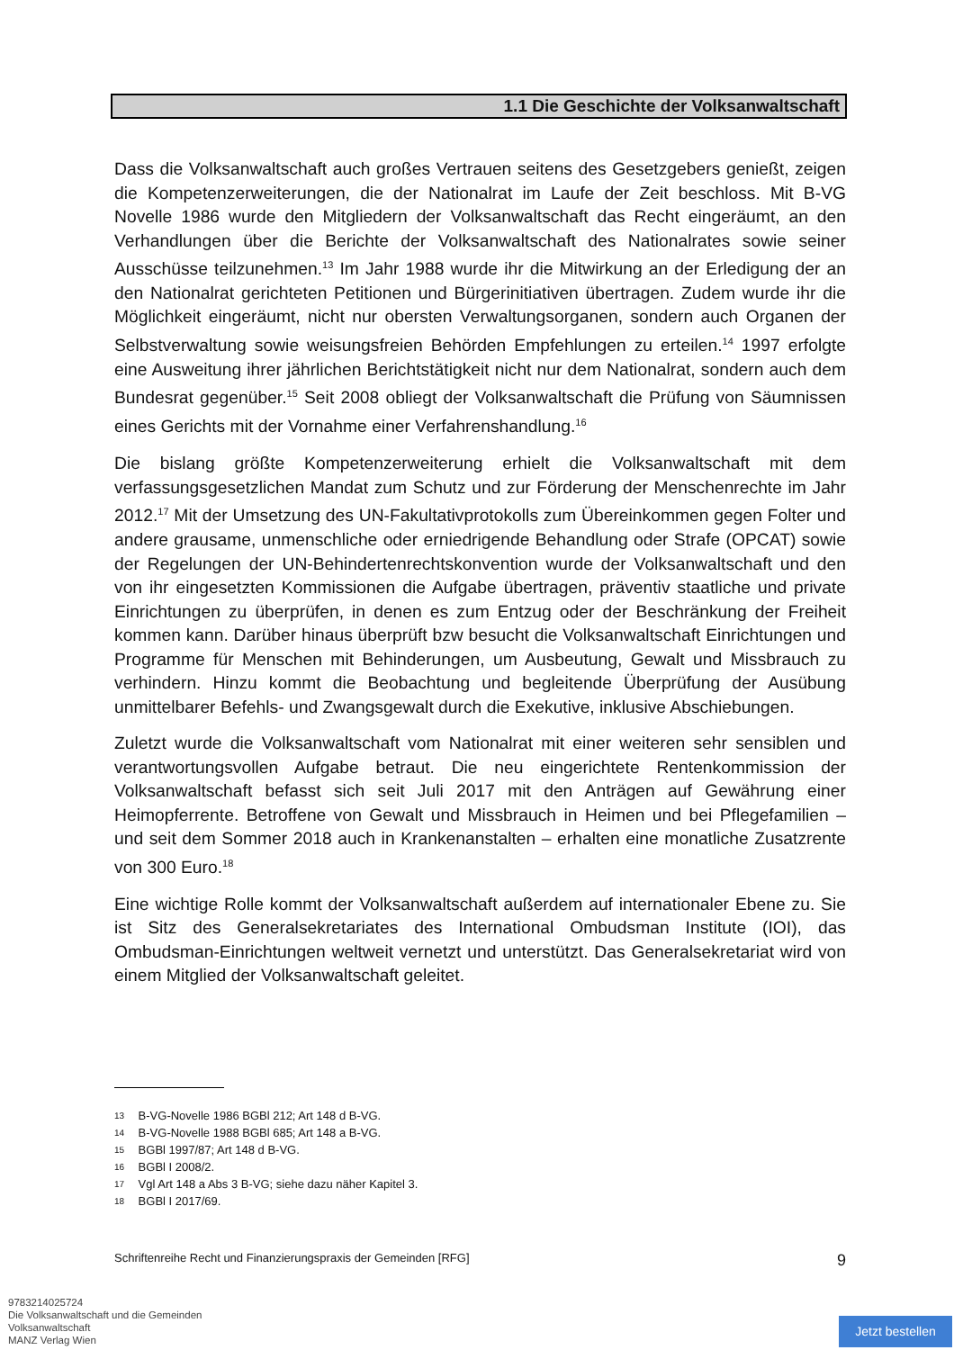1.1 Die Geschichte der Volksanwaltschaft
Dass die Volksanwaltschaft auch großes Vertrauen seitens des Gesetzgebers genießt, zeigen die Kompetenzerweiterungen, die der Nationalrat im Laufe der Zeit beschloss. Mit B-VG Novelle 1986 wurde den Mitgliedern der Volksanwaltschaft das Recht eingeräumt, an den Verhandlungen über die Berichte der Volksanwaltschaft des Nationalrates sowie seiner Ausschüsse teilzunehmen.<sup>13</sup> Im Jahr 1988 wurde ihr die Mitwirkung an der Erledigung der an den Nationalrat gerichteten Petitionen und Bürgerinitiativen übertragen. Zudem wurde ihr die Möglichkeit eingeräumt, nicht nur obersten Verwaltungsorganen, sondern auch Organen der Selbstverwaltung sowie weisungsfreien Behörden Empfehlungen zu erteilen.<sup>14</sup> 1997 erfolgte eine Ausweitung ihrer jährlichen Berichtstätigkeit nicht nur dem Nationalrat, sondern auch dem Bundesrat gegenüber.<sup>15</sup> Seit 2008 obliegt der Volksanwaltschaft die Prüfung von Säumnissen eines Gerichts mit der Vornahme einer Verfahrenshandlung.<sup>16</sup>
Die bislang größte Kompetenzerweiterung erhielt die Volksanwaltschaft mit dem verfassungsgesetzlichen Mandat zum Schutz und zur Förderung der Menschenrechte im Jahr 2012.<sup>17</sup> Mit der Umsetzung des UN-Fakultativprotokolls zum Übereinkommen gegen Folter und andere grausame, unmenschliche oder erniedrigende Behandlung oder Strafe (OPCAT) sowie der Regelungen der UN-Behindertenrechtskonvention wurde der Volksanwaltschaft und den von ihr eingesetzten Kommissionen die Aufgabe übertragen, präventiv staatliche und private Einrichtungen zu überprüfen, in denen es zum Entzug oder der Beschränkung der Freiheit kommen kann. Darüber hinaus überprüft bzw besucht die Volksanwaltschaft Einrichtungen und Programme für Menschen mit Behinderungen, um Ausbeutung, Gewalt und Missbrauch zu verhindern. Hinzu kommt die Beobachtung und begleitende Überprüfung der Ausübung unmittelbarer Befehls- und Zwangsgewalt durch die Exekutive, inklusive Abschiebungen.
Zuletzt wurde die Volksanwaltschaft vom Nationalrat mit einer weiteren sehr sensiblen und verantwortungsvollen Aufgabe betraut. Die neu eingerichtete Rentenkommission der Volksanwaltschaft befasst sich seit Juli 2017 mit den Anträgen auf Gewährung einer Heimopferrente. Betroffene von Gewalt und Missbrauch in Heimen und bei Pflegefamilien – und seit dem Sommer 2018 auch in Krankenanstalten – erhalten eine monatliche Zusatzrente von 300 Euro.<sup>18</sup>
Eine wichtige Rolle kommt der Volksanwaltschaft außerdem auf internationaler Ebene zu. Sie ist Sitz des Generalsekretariates des International Ombudsman Institute (IOI), das Ombudsman-Einrichtungen weltweit vernetzt und unterstützt. Das Generalsekretariat wird von einem Mitglied der Volksanwaltschaft geleitet.
13 B-VG-Novelle 1986 BGBl 212; Art 148 d B-VG.
14 B-VG-Novelle 1988 BGBl 685; Art 148 a B-VG.
15 BGBl 1997/87; Art 148 d B-VG.
16 BGBl I 2008/2.
17 Vgl Art 148 a Abs 3 B-VG; siehe dazu näher Kapitel 3.
18 BGBl I 2017/69.
Schriftenreihe Recht und Finanzierungspraxis der Gemeinden [RFG] 9
9783214025724
Die Volksanwaltschaft und die Gemeinden
Volksanwaltschaft
MANZ Verlag Wien
Jetzt bestellen